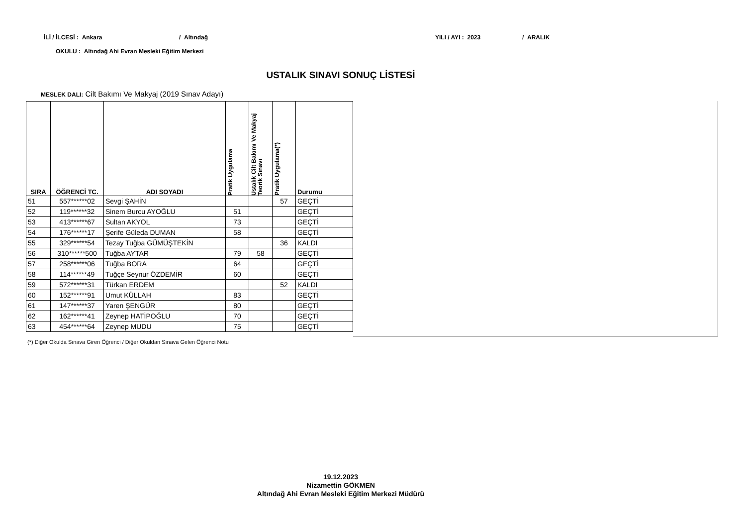İLİ / İLCESİ : Ankara / Altındağ YILI / AYI : 2023 / ARALIK
OKULU : Altındağ Ahi Evran Mesleki Eğitim Merkezi
USTALIK SINAVI SONUÇ LİSTESİ
MESLEK DALI: Cilt Bakımı Ve Makyaj (2019 Sınav Adayı)
| SIRA | ÖĞRENCİ TC. | ADI SOYADI | Pratik Uygulama | Ustalık Cilt Bakımı Ve Makyaj Teorik Sınavı | Pratik Uygulama(*) | Durumu |
| --- | --- | --- | --- | --- | --- | --- |
| 51 | 557******02 | Sevgi ŞAHİN | | | 57 | GEÇTİ |
| 52 | 119******32 | Sinem Burcu AYOĞLU | 51 | | | GEÇTİ |
| 53 | 413******67 | Sultan AKYOL | 73 | | | GEÇTİ |
| 54 | 176******17 | Şerife Güleda DUMAN | 58 | | | GEÇTİ |
| 55 | 329******54 | Tezay Tuğba GÜMÜŞTEKİN | | | 36 | KALDI |
| 56 | 310******500 | Tuğba AYTAR | 79 | 58 | | GEÇTİ |
| 57 | 258******06 | Tuğba BORA | 64 | | | GEÇTİ |
| 58 | 114******49 | Tuğçe Seynur ÖZDEMİR | 60 | | | GEÇTİ |
| 59 | 572******31 | Türkan ERDEM | | | 52 | KALDI |
| 60 | 152******91 | Umut KÜLLAH | 83 | | | GEÇTİ |
| 61 | 147******37 | Yaren ŞENGÜR | 80 | | | GEÇTİ |
| 62 | 162******41 | Zeynep HATİPOĞLU | 70 | | | GEÇTİ |
| 63 | 454******64 | Zeynep MUDU | 75 | | | GEÇTİ |
(*) Diğer Okulda Sınava Giren Öğrenci / Diğer Okuldan Sınava Gelen Öğrenci Notu
19.12.2023
Nizamettin GÖKMEN
Altındağ Ahi Evran Mesleki Eğitim Merkezi Müdürü